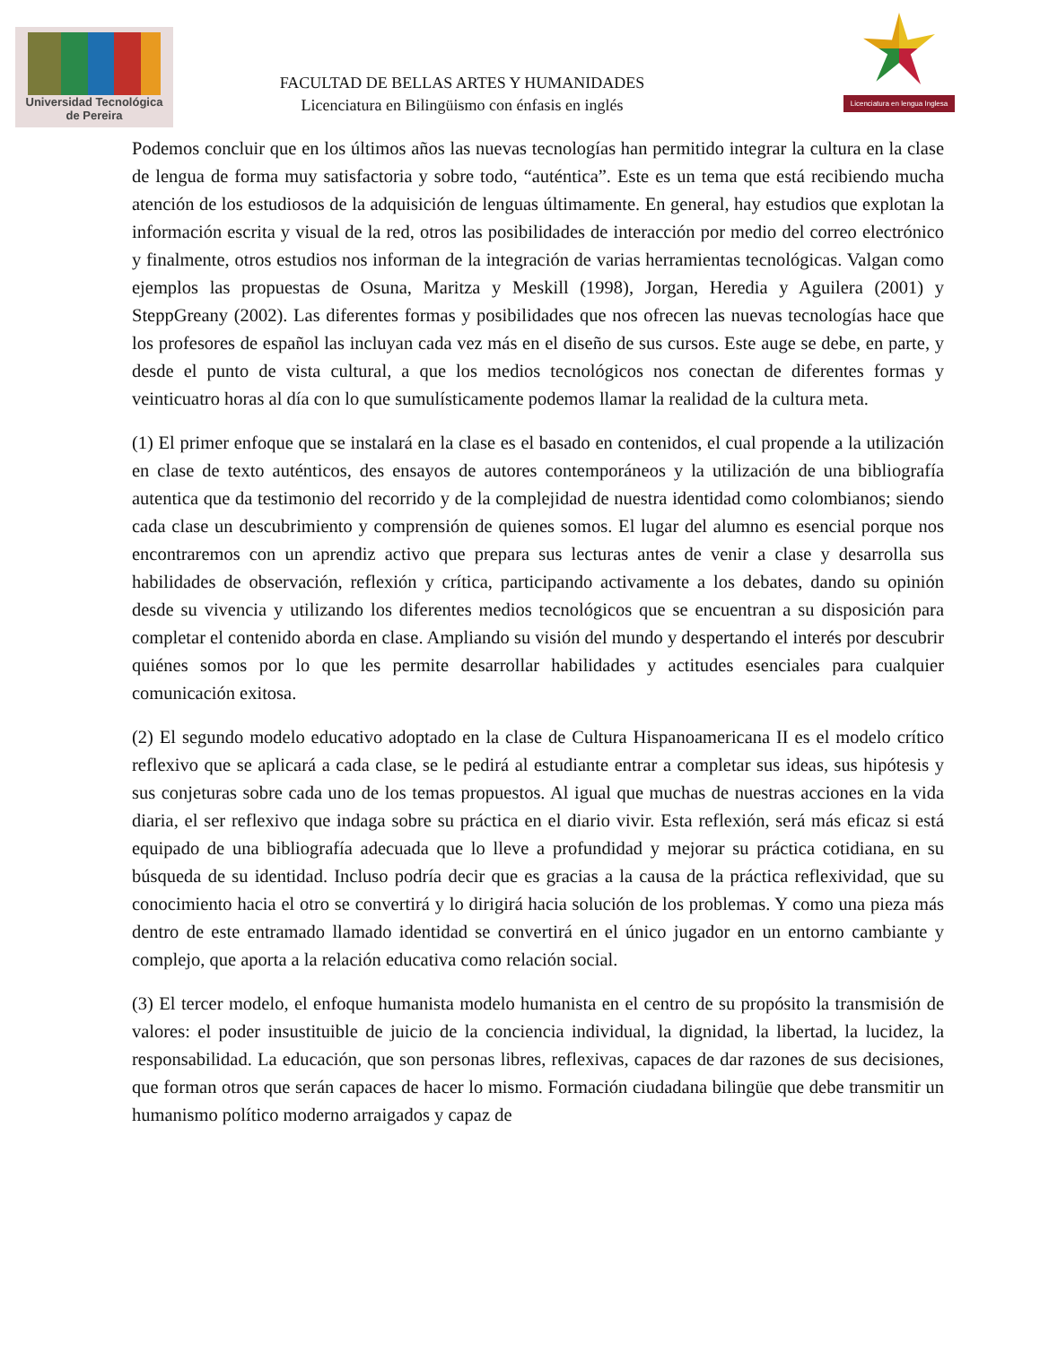Universidad Tecnológica
de Pereira
FACULTAD DE BELLAS ARTES Y HUMANIDADES
Licenciatura en Bilingüismo con énfasis en inglés
Licenciatura en lengua Inglesa
Podemos concluir que en los últimos años las nuevas tecnologías han permitido integrar la cultura en la clase de lengua de forma muy satisfactoria y sobre todo, “auténtica”. Este es un tema que está recibiendo mucha atención de los estudiosos de la adquisición de lenguas últimamente. En general, hay estudios que explotan la información escrita y visual de la red, otros las posibilidades de interacción por medio del correo electrónico y finalmente, otros estudios nos informan de la integración de varias herramientas tecnológicas. Valgan como ejemplos las propuestas de Osuna, Maritza y Meskill (1998), Jorgan, Heredia y Aguilera (2001) y SteppGreany (2002). Las diferentes formas y posibilidades que nos ofrecen las nuevas tecnologías hace que los profesores de español las incluyan cada vez más en el diseño de sus cursos. Este auge se debe, en parte, y desde el punto de vista cultural, a que los medios tecnológicos nos conectan de diferentes formas y veinticuatro horas al día con lo que sumulísticamente podemos llamar la realidad de la cultura meta.
(1) El primer enfoque que se instalará en la clase es el basado en contenidos, el cual propende a la utilización en clase de texto auténticos, des ensayos de autores contemporáneos y la utilización de una bibliografía autentica que da testimonio del recorrido y de la complejidad de nuestra identidad como colombianos; siendo cada clase un descubrimiento y comprensión de quienes somos. El lugar del alumno es esencial porque nos encontraremos con un aprendiz activo que prepara sus lecturas antes de venir a clase y desarrolla sus habilidades de observación, reflexión y crítica, participando activamente a los debates, dando su opinión desde su vivencia y utilizando los diferentes medios tecnológicos que se encuentran a su disposición para completar el contenido aborda en clase. Ampliando su visión del mundo y despertando el interés por descubrir quiénes somos por lo que les permite desarrollar habilidades y actitudes esenciales para cualquier comunicación exitosa.
(2) El segundo modelo educativo adoptado en la clase de Cultura Hispanoamericana II es el modelo crítico reflexivo que se aplicará a cada clase, se le pedirá al estudiante entrar a completar sus ideas, sus hipótesis y sus conjeturas sobre cada uno de los temas propuestos. Al igual que muchas de nuestras acciones en la vida diaria, el ser reflexivo que indaga sobre su práctica en el diario vivir. Esta reflexión, será más eficaz si está equipado de una bibliografía adecuada que lo lleve a profundidad y mejorar su práctica cotidiana, en su búsqueda de su identidad. Incluso podría decir que es gracias a la causa de la práctica reflexividad, que su conocimiento hacia el otro se convertirá y lo dirigirá hacia solución de los problemas. Y como una pieza más dentro de este entramado llamado identidad se convertirá en el único jugador en un entorno cambiante y complejo, que aporta a la relación educativa como relación social.
(3) El tercer modelo, el enfoque humanista modelo humanista en el centro de su propósito la transmisión de valores: el poder insustituible de juicio de la conciencia individual, la dignidad, la libertad, la lucidez, la responsabilidad. La educación, que son personas libres, reflexivas, capaces de dar razones de sus decisiones, que forman otros que serán capaces de hacer lo mismo. Formación ciudadana bilingüe que debe transmitir un humanismo político moderno arraigados y capaz de